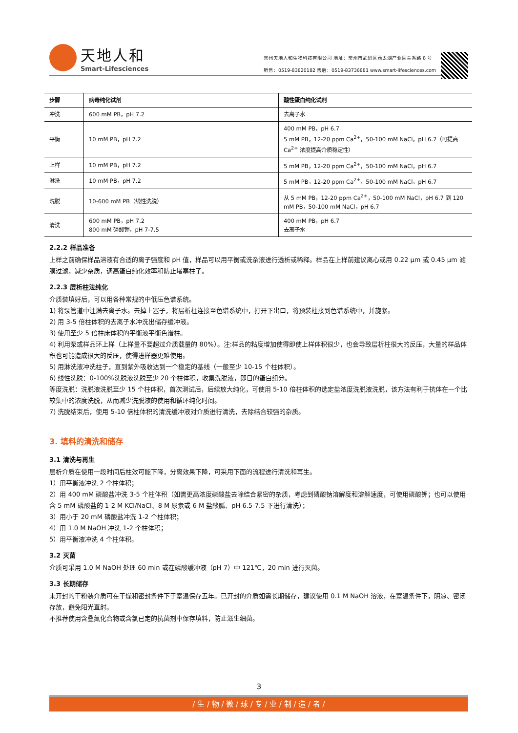天地人和
Smart-Lifesciences
常州天地人和生物科技有限公司 地址：常州市武进区西太湖产业园兰香路 8 号
销售：0519-83820182 售后：0519-83736881 www.smart-lifesciences.com
| 步骤 | 病毒纯化试剂 | 酸性蛋白纯化试剂 |
| --- | --- | --- |
| 冲洗 | 600 mM PB，pH 7.2 | 去离子水 |
| 平衡 | 10 mM PB，pH 7.2 | 400 mM PB，pH 6.7 5 mM PB，12-20 ppm Ca<sup>2+</sup>，50-100 mM NaCl，pH 6.7（可提高 Ca<sup>2+</sup> 浓度提高介质稳定性） |
| 上样 | 10 mM PB，pH 7.2 | 5 mM PB，12-20 ppm Ca<sup>2+</sup>，50-100 mM NaCl，pH 6.7 |
| 淋洗 | 10 mM PB，pH 7.2 | 5 mM PB，12-20 ppm Ca<sup>2+</sup>，50-100 mM NaCl，pH 6.7 |
| 洗脱 | 10-600 mM PB（线性洗脱） | 从 5 mM PB，12-20 ppm Ca<sup>2+</sup>，50-100 mM NaCl，pH 6.7 到 120 mM PB，50-100 mM NaCl，pH 6.7 |
| 清洗 | 600 mM PB，pH 7.2 800 mM 磷酸钾，pH 7-7.5 | 400 mM PB，pH 6.7 去离子水 |
2.2.2 样品准备
上样之前确保样品溶液有合适的离子强度和 pH 值，样品可以用平衡或洗杂液进行透析或稀释。样品在上样前建议离心或用 0.22 μm 或 0.45 μm 滤膜过滤，减少杂质，调高蛋白纯化效率和防止堵塞柱子。
2.2.3 层析柱法纯化
介质装填好后，可以用各种常规的中低压色谱系统。
1) 将泵管道中注满去离子水。去掉上塞子，将层析柱连接至色谱系统中，打开下出口，将预装柱接到色谱系统中，并旋紧。
2) 用 3-5 倍柱体积的去离子水冲洗出储存缓冲液。
3) 使用至少 5 倍柱床体积的平衡液平衡色谱柱。
4) 利用泵或样品环上样（上样量不要超过介质载量的 80%）。注:样品的粘度增加使得即使上样体积很少，也会导致层析柱很大的反压，大量的样品体积也可能造成很大的反压，使得进样器更难使用。
5) 用淋洗液冲洗柱子，直到紫外吸收达到一个稳定的基线（一般至少 10-15 个柱体积）。
6) 线性洗脱：0-100%洗脱液洗脱至少 20 个柱体积，收集洗脱液，即目的蛋白组分。
等度洗脱：洗脱液洗脱至少 15 个柱体积，首次测试后，后续放大纯化，可使用 5-10 倍柱体积的选定盐浓度洗脱液洗脱，该方法有利于抗体在一个比较集中的浓度洗脱，从而减少洗脱液的使用和循环纯化时间。
7) 洗脱结束后，使用 5-10 倍柱体积的清洗缓冲液对介质进行清洗，去除结合较强的杂质。
3. 填料的清洗和储存
3.1 清洗与再生
层析介质在使用一段时间后柱效可能下降，分离效果下降，可采用下面的流程进行清洗和再生。
1）用平衡液冲洗 2 个柱体积；
2）用 400 mM 磷酸盐冲洗 3-5 个柱体积（如需更高浓度磷酸盐去除结合紧密的杂质，考虑到磷酸钠溶解度和溶解速度，可使用磷酸钾；也可以使用含 5 mM 磷酸盐的 1-2 M KCl/NaCl、8 M 尿素或 6 M 盐酸胍、pH 6.5-7.5 下进行清洗）；
3）用小于 20 mM 磷酸盐冲洗 1-2 个柱体积；
4）用 1.0 M NaOH 冲洗 1-2 个柱体积；
5）用平衡液冲洗 4 个柱体积。
3.2 灭菌
介质可采用 1.0 M NaOH 处理 60 min 或在磷酸缓冲液（pH 7）中 121℃，20 min 进行灭菌。
3.3 长期储存
未开封的干粉装介质可在干燥和密封条件下于室温保存五年。已开封的介质如需长期储存，建议使用 0.1 M NaOH 溶液，在室温条件下，阴凉、密闭存放，避免阳光直射。
不推荐使用含叠氮化合物或含氯已定的抗菌剂中保存填料，防止滋生细菌。
3
/ 生 / 物 / 微 / 球 / 专 / 业 / 制 / 造 / 者 /